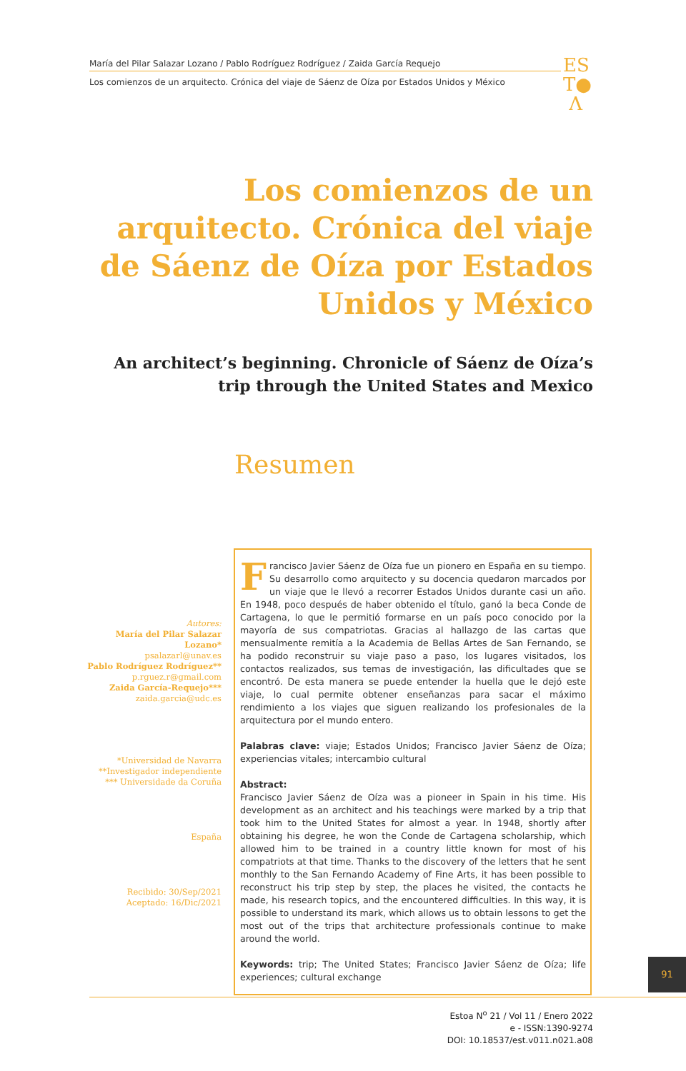María del Pilar Salazar Lozano / Pablo Rodríguez Rodríguez / Zaida García Requejo
Los comienzos de un arquitecto. Crónica del viaje de Sáenz de Oíza por Estados Unidos y México
ES
T●
Λ
Los comienzos de un arquitecto. Crónica del viaje de Sáenz de Oíza por Estados Unidos y México
An architect’s beginning. Chronicle of Sáenz de Oíza’s trip through the United States and Mexico
Resumen
Francisco Javier Sáenz de Oíza fue un pionero en España en su tiempo. Su desarrollo como arquitecto y su docencia quedaron marcados por un viaje que le llevó a recorrer Estados Unidos durante casi un año. En 1948, poco después de haber obtenido el título, ganó la beca Conde de Cartagena, lo que le permitió formarse en un país poco conocido por la mayoría de sus compatriotas. Gracias al hallazgo de las cartas que mensualmente remitía a la Academia de Bellas Artes de San Fernando, se ha podido reconstruir su viaje paso a paso, los lugares visitados, los contactos realizados, sus temas de investigación, las dificultades que se encontró. De esta manera se puede entender la huella que le dejó este viaje, lo cual permite obtener enseñanzas para sacar el máximo rendimiento a los viajes que siguen realizando los profesionales de la arquitectura por el mundo entero.
Palabras clave: viaje; Estados Unidos; Francisco Javier Sáenz de Oíza; experiencias vitales; intercambio cultural
Abstract:
Francisco Javier Sáenz de Oíza was a pioneer in Spain in his time. His development as an architect and his teachings were marked by a trip that took him to the United States for almost a year. In 1948, shortly after obtaining his degree, he won the Conde de Cartagena scholarship, which allowed him to be trained in a country little known for most of his compatriots at that time. Thanks to the discovery of the letters that he sent monthly to the San Fernando Academy of Fine Arts, it has been possible to reconstruct his trip step by step, the places he visited, the contacts he made, his research topics, and the encountered difficulties. In this way, it is possible to understand its mark, which allows us to obtain lessons to get the most out of the trips that architecture professionals continue to make around the world.
Keywords: trip; The United States; Francisco Javier Sáenz de Oíza; life experiences; cultural exchange
Autores:
María del Pilar Salazar Lozano*
psalazarl@unav.es
Pablo Rodríguez Rodríguez**
p.rguez.r@gmail.com
Zaida García-Requejo***
zaida.garcia@udc.es
*Universidad de Navarra
**Investigador independiente
*** Universidade da Coruña
España
Recibido: 30/Sep/2021
Aceptado: 16/Dic/2021
91
Estoa N<sup>o</sup> 21 / Vol 11 / Enero 2022
e - ISSN:1390-9274
DOI: 10.18537/est.v011.n021.a08